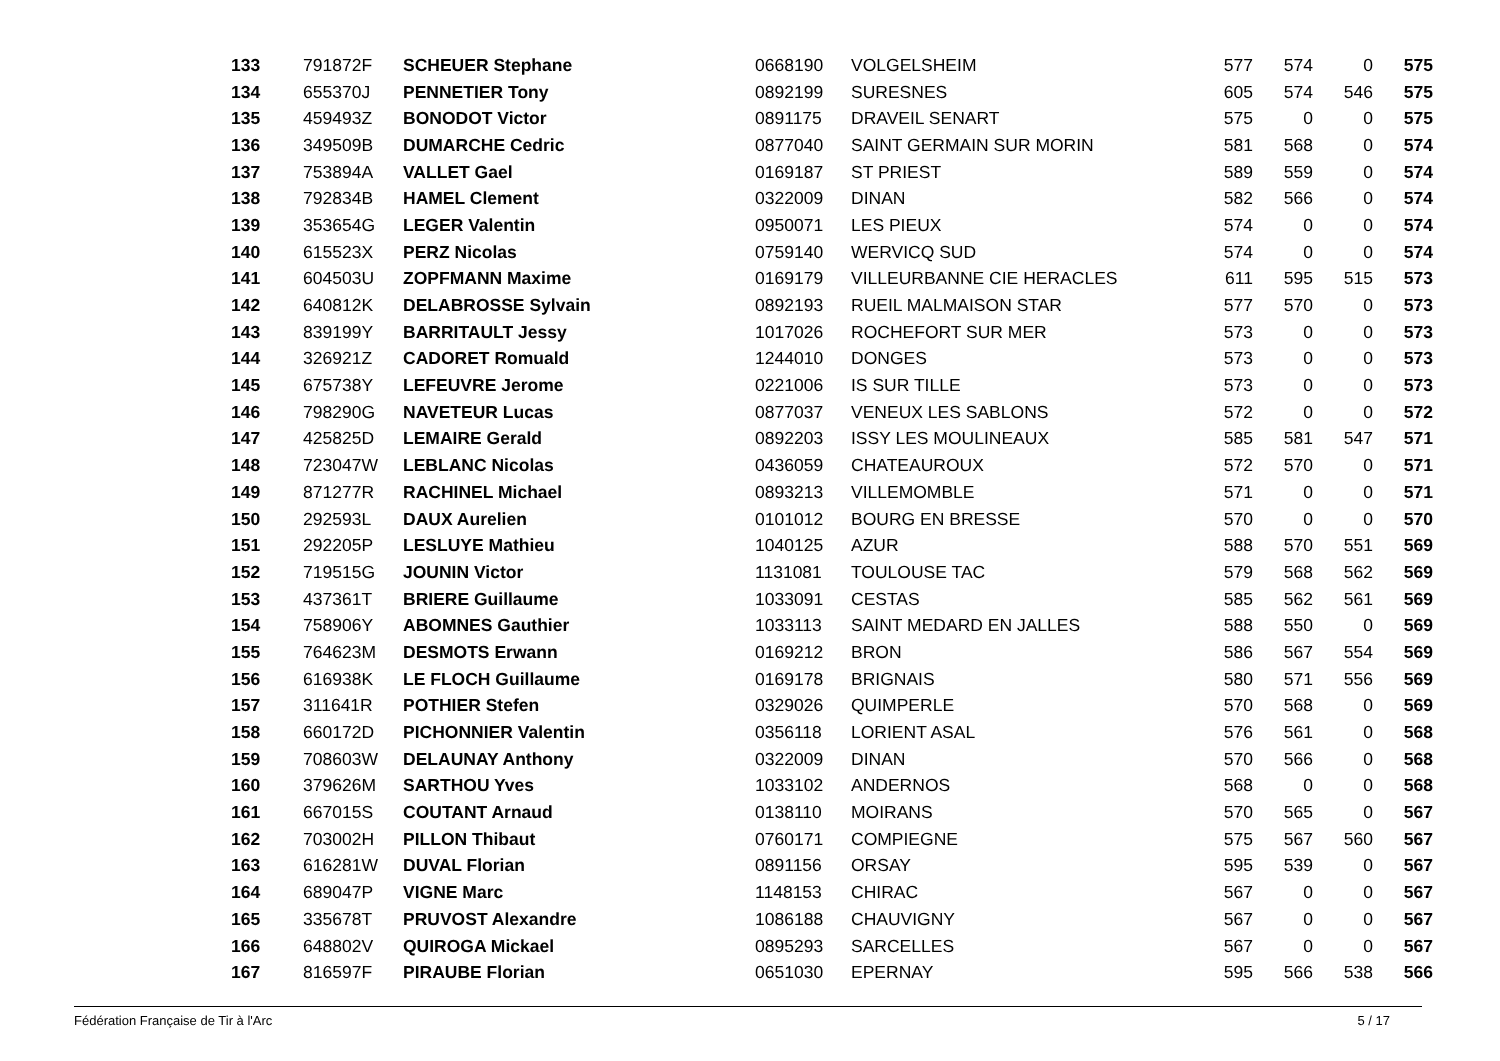| 133 | 791872F | SCHEUER Stephane | 0668190 | VOLGELSHEIM | 577 | 574 | 0 | 575 |
| 134 | 655370J | PENNETIER Tony | 0892199 | SURESNES | 605 | 574 | 546 | 575 |
| 135 | 459493Z | BONODOT Victor | 0891175 | DRAVEIL SENART | 575 | 0 | 0 | 575 |
| 136 | 349509B | DUMARCHE Cedric | 0877040 | SAINT GERMAIN SUR MORIN | 581 | 568 | 0 | 574 |
| 137 | 753894A | VALLET Gael | 0169187 | ST PRIEST | 589 | 559 | 0 | 574 |
| 138 | 792834B | HAMEL Clement | 0322009 | DINAN | 582 | 566 | 0 | 574 |
| 139 | 353654G | LEGER Valentin | 0950071 | LES PIEUX | 574 | 0 | 0 | 574 |
| 140 | 615523X | PERZ Nicolas | 0759140 | WERVICQ SUD | 574 | 0 | 0 | 574 |
| 141 | 604503U | ZOPFMANN Maxime | 0169179 | VILLEURBANNE CIE HERACLES | 611 | 595 | 515 | 573 |
| 142 | 640812K | DELABROSSE Sylvain | 0892193 | RUEIL MALMAISON STAR | 577 | 570 | 0 | 573 |
| 143 | 839199Y | BARRITAULT Jessy | 1017026 | ROCHEFORT SUR MER | 573 | 0 | 0 | 573 |
| 144 | 326921Z | CADORET Romuald | 1244010 | DONGES | 573 | 0 | 0 | 573 |
| 145 | 675738Y | LEFEUVRE Jerome | 0221006 | IS SUR TILLE | 573 | 0 | 0 | 573 |
| 146 | 798290G | NAVETEUR Lucas | 0877037 | VENEUX LES SABLONS | 572 | 0 | 0 | 572 |
| 147 | 425825D | LEMAIRE Gerald | 0892203 | ISSY LES MOULINEAUX | 585 | 581 | 547 | 571 |
| 148 | 723047W | LEBLANC Nicolas | 0436059 | CHATEAUROUX | 572 | 570 | 0 | 571 |
| 149 | 871277R | RACHINEL Michael | 0893213 | VILLEMOMBLE | 571 | 0 | 0 | 571 |
| 150 | 292593L | DAUX Aurelien | 0101012 | BOURG EN BRESSE | 570 | 0 | 0 | 570 |
| 151 | 292205P | LESLUYE Mathieu | 1040125 | AZUR | 588 | 570 | 551 | 569 |
| 152 | 719515G | JOUNIN Victor | 1131081 | TOULOUSE TAC | 579 | 568 | 562 | 569 |
| 153 | 437361T | BRIERE Guillaume | 1033091 | CESTAS | 585 | 562 | 561 | 569 |
| 154 | 758906Y | ABOMNES Gauthier | 1033113 | SAINT MEDARD EN JALLES | 588 | 550 | 0 | 569 |
| 155 | 764623M | DESMOTS Erwann | 0169212 | BRON | 586 | 567 | 554 | 569 |
| 156 | 616938K | LE FLOCH Guillaume | 0169178 | BRIGNAIS | 580 | 571 | 556 | 569 |
| 157 | 311641R | POTHIER Stefen | 0329026 | QUIMPERLE | 570 | 568 | 0 | 569 |
| 158 | 660172D | PICHONNIER Valentin | 0356118 | LORIENT ASAL | 576 | 561 | 0 | 568 |
| 159 | 708603W | DELAUNAY Anthony | 0322009 | DINAN | 570 | 566 | 0 | 568 |
| 160 | 379626M | SARTHOU Yves | 1033102 | ANDERNOS | 568 | 0 | 0 | 568 |
| 161 | 667015S | COUTANT Arnaud | 0138110 | MOIRANS | 570 | 565 | 0 | 567 |
| 162 | 703002H | PILLON Thibaut | 0760171 | COMPIEGNE | 575 | 567 | 560 | 567 |
| 163 | 616281W | DUVAL Florian | 0891156 | ORSAY | 595 | 539 | 0 | 567 |
| 164 | 689047P | VIGNE Marc | 1148153 | CHIRAC | 567 | 0 | 0 | 567 |
| 165 | 335678T | PRUVOST Alexandre | 1086188 | CHAUVIGNY | 567 | 0 | 0 | 567 |
| 166 | 648802V | QUIROGA Mickael | 0895293 | SARCELLES | 567 | 0 | 0 | 567 |
| 167 | 816597F | PIRAUBE Florian | 0651030 | EPERNAY | 595 | 566 | 538 | 566 |
Fédération Française de Tir à l'Arc 5 / 17